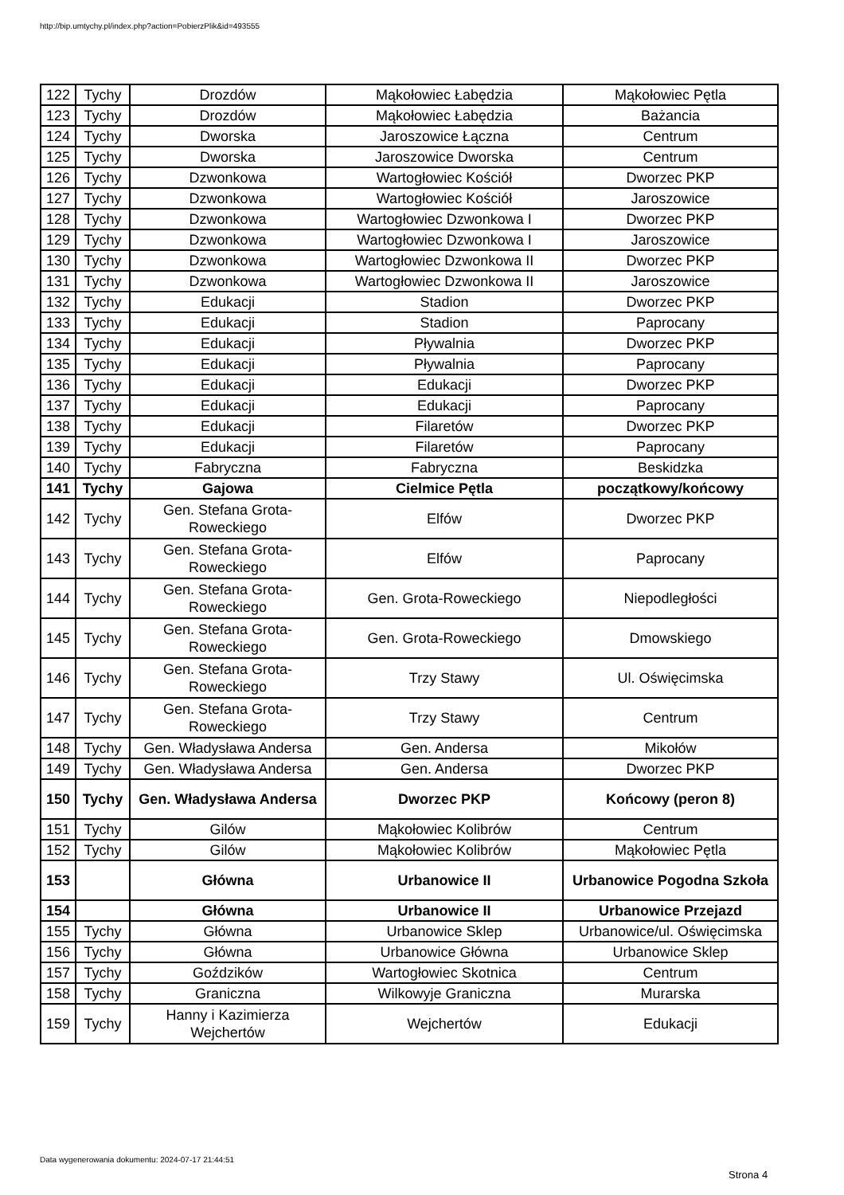http://bip.umtychy.pl/index.php?action=PobierzPlik&id=493555
| 122 | Tychy | Drozdów | Mąkołowiec Łabędzia | Mąkołowiec Pętla |
| 123 | Tychy | Drozdów | Mąkołowiec Łabędzia | Bażancia |
| 124 | Tychy | Dworska | Jaroszowice Łączna | Centrum |
| 125 | Tychy | Dworska | Jaroszowice Dworska | Centrum |
| 126 | Tychy | Dzwonkowa | Wartogłowiec Kościół | Dworzec PKP |
| 127 | Tychy | Dzwonkowa | Wartogłowiec Kościół | Jaroszowice |
| 128 | Tychy | Dzwonkowa | Wartogłowiec Dzwonkowa I | Dworzec PKP |
| 129 | Tychy | Dzwonkowa | Wartogłowiec Dzwonkowa I | Jaroszowice |
| 130 | Tychy | Dzwonkowa | Wartogłowiec Dzwonkowa II | Dworzec PKP |
| 131 | Tychy | Dzwonkowa | Wartogłowiec Dzwonkowa II | Jaroszowice |
| 132 | Tychy | Edukacji | Stadion | Dworzec PKP |
| 133 | Tychy | Edukacji | Stadion | Paprocany |
| 134 | Tychy | Edukacji | Pływalnia | Dworzec PKP |
| 135 | Tychy | Edukacji | Pływalnia | Paprocany |
| 136 | Tychy | Edukacji | Edukacji | Dworzec PKP |
| 137 | Tychy | Edukacji | Edukacji | Paprocany |
| 138 | Tychy | Edukacji | Filaretów | Dworzec PKP |
| 139 | Tychy | Edukacji | Filaretów | Paprocany |
| 140 | Tychy | Fabryczna | Fabryczna | Beskidzka |
| 141 | Tychy | Gajowa | Cielmice Pętla | początkowy/końcowy |
| 142 | Tychy | Gen. Stefana Grota-Roweckiego | Elfów | Dworzec PKP |
| 143 | Tychy | Gen. Stefana Grota-Roweckiego | Elfów | Paprocany |
| 144 | Tychy | Gen. Stefana Grota-Roweckiego | Gen. Grota-Roweckiego | Niepodległości |
| 145 | Tychy | Gen. Stefana Grota-Roweckiego | Gen. Grota-Roweckiego | Dmowskiego |
| 146 | Tychy | Gen. Stefana Grota-Roweckiego | Trzy Stawy | Ul. Oświęcimska |
| 147 | Tychy | Gen. Stefana Grota-Roweckiego | Trzy Stawy | Centrum |
| 148 | Tychy | Gen. Władysława Andersa | Gen. Andersa | Mikołów |
| 149 | Tychy | Gen. Władysława Andersa | Gen. Andersa | Dworzec PKP |
| 150 | Tychy | Gen. Władysława Andersa | Dworzec PKP | Końcowy (peron 8) |
| 151 | Tychy | Gilów | Mąkołowiec Kolibrów | Centrum |
| 152 | Tychy | Gilów | Mąkołowiec Kolibrów | Mąkołowiec Pętla |
| 153 | | Główna | Urbanowice II | Urbanowice Pogodna Szkoła |
| 154 | | Główna | Urbanowice II | Urbanowice Przejazd |
| 155 | Tychy | Główna | Urbanowice Sklep | Urbanowice/ul. Oświęcimska |
| 156 | Tychy | Główna | Urbanowice Główna | Urbanowice Sklep |
| 157 | Tychy | Goździków | Wartogłowiec Skotnica | Centrum |
| 158 | Tychy | Graniczna | Wilkowyje Graniczna | Murarska |
| 159 | Tychy | Hanny i Kazimierza Wejchertów | Wejchertów | Edukacji |
Data wygenerowania dokumentu: 2024-07-17 21:44:51
Strona 4